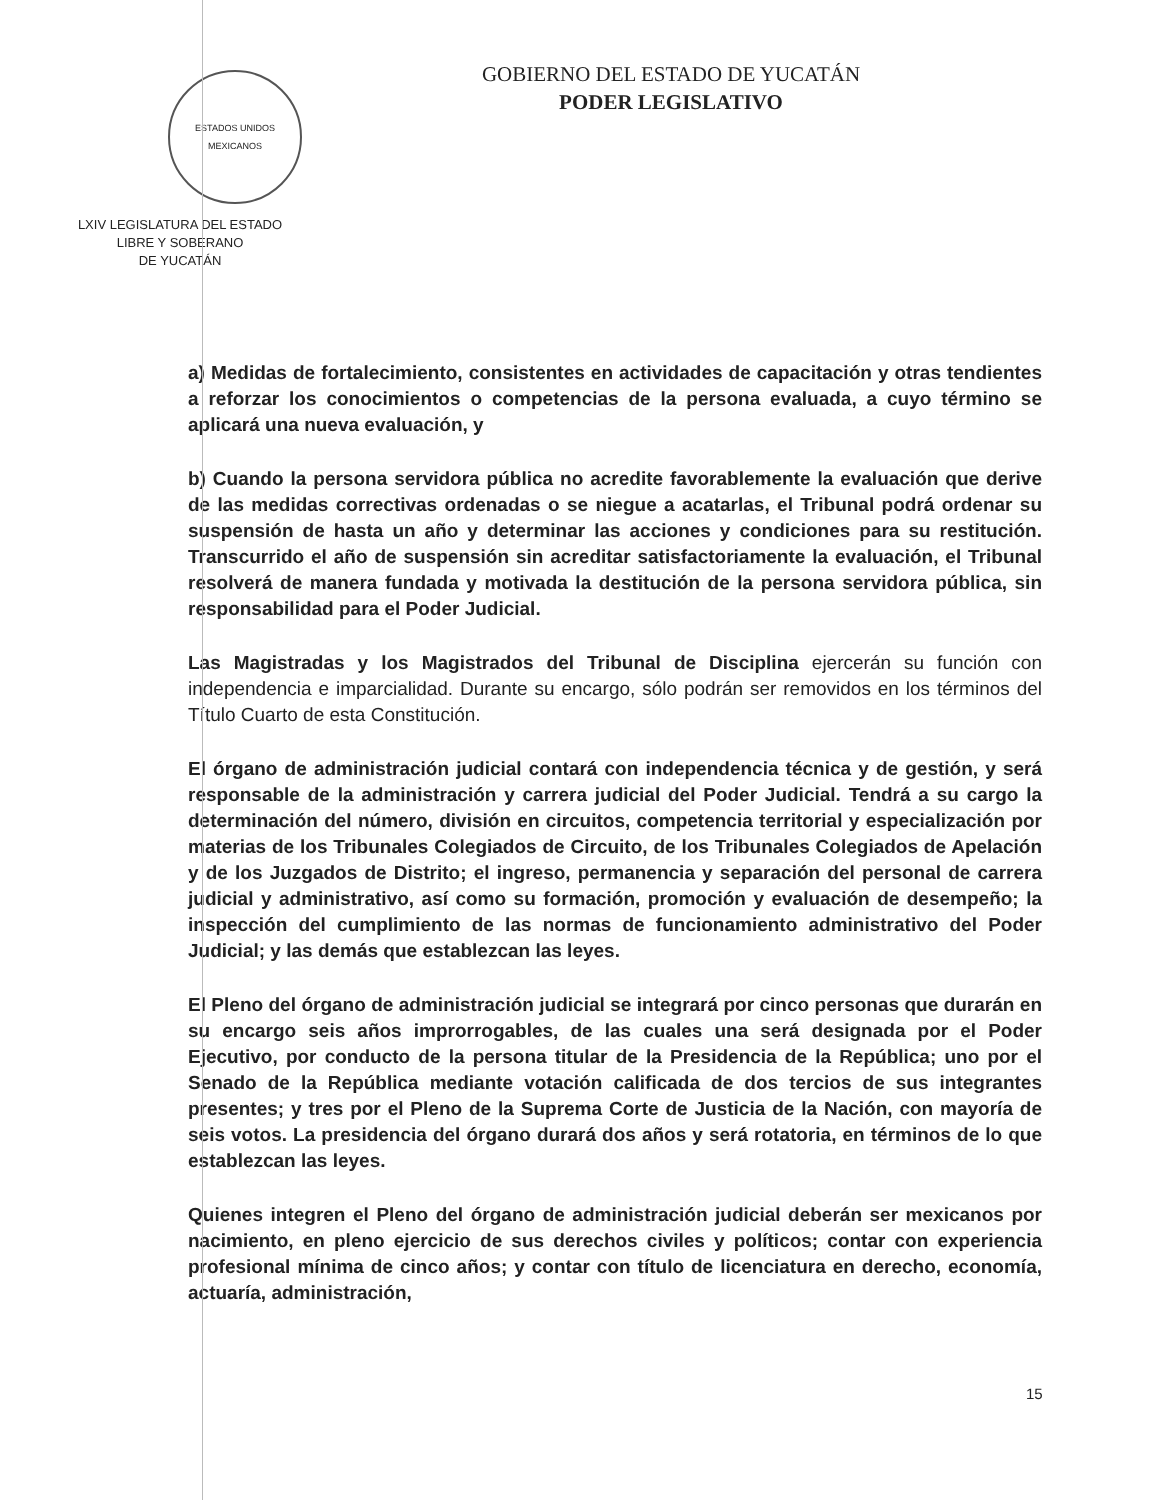ESTADOS UNIDOS MEXICANOS
LXIV LEGISLATURA DEL ESTADO
LIBRE Y SOBERANO
DE YUCATÁN
GOBIERNO DEL ESTADO DE YUCATÁN
PODER LEGISLATIVO
a) Medidas de fortalecimiento, consistentes en actividades de capacitación y otras tendientes a reforzar los conocimientos o competencias de la persona evaluada, a cuyo término se aplicará una nueva evaluación, y
b) Cuando la persona servidora pública no acredite favorablemente la evaluación que derive de las medidas correctivas ordenadas o se niegue a acatarlas, el Tribunal podrá ordenar su suspensión de hasta un año y determinar las acciones y condiciones para su restitución. Transcurrido el año de suspensión sin acreditar satisfactoriamente la evaluación, el Tribunal resolverá de manera fundada y motivada la destitución de la persona servidora pública, sin responsabilidad para el Poder Judicial.
Las Magistradas y los Magistrados del Tribunal de Disciplina ejercerán su función con independencia e imparcialidad. Durante su encargo, sólo podrán ser removidos en los términos del Título Cuarto de esta Constitución.
El órgano de administración judicial contará con independencia técnica y de gestión, y será responsable de la administración y carrera judicial del Poder Judicial. Tendrá a su cargo la determinación del número, división en circuitos, competencia territorial y especialización por materias de los Tribunales Colegiados de Circuito, de los Tribunales Colegiados de Apelación y de los Juzgados de Distrito; el ingreso, permanencia y separación del personal de carrera judicial y administrativo, así como su formación, promoción y evaluación de desempeño; la inspección del cumplimiento de las normas de funcionamiento administrativo del Poder Judicial; y las demás que establezcan las leyes.
El Pleno del órgano de administración judicial se integrará por cinco personas que durarán en su encargo seis años improrrogables, de las cuales una será designada por el Poder Ejecutivo, por conducto de la persona titular de la Presidencia de la República; uno por el Senado de la República mediante votación calificada de dos tercios de sus integrantes presentes; y tres por el Pleno de la Suprema Corte de Justicia de la Nación, con mayoría de seis votos. La presidencia del órgano durará dos años y será rotatoria, en términos de lo que establezcan las leyes.
Quienes integren el Pleno del órgano de administración judicial deberán ser mexicanos por nacimiento, en pleno ejercicio de sus derechos civiles y políticos; contar con experiencia profesional mínima de cinco años; y contar con título de licenciatura en derecho, economía, actuaría, administración,
15